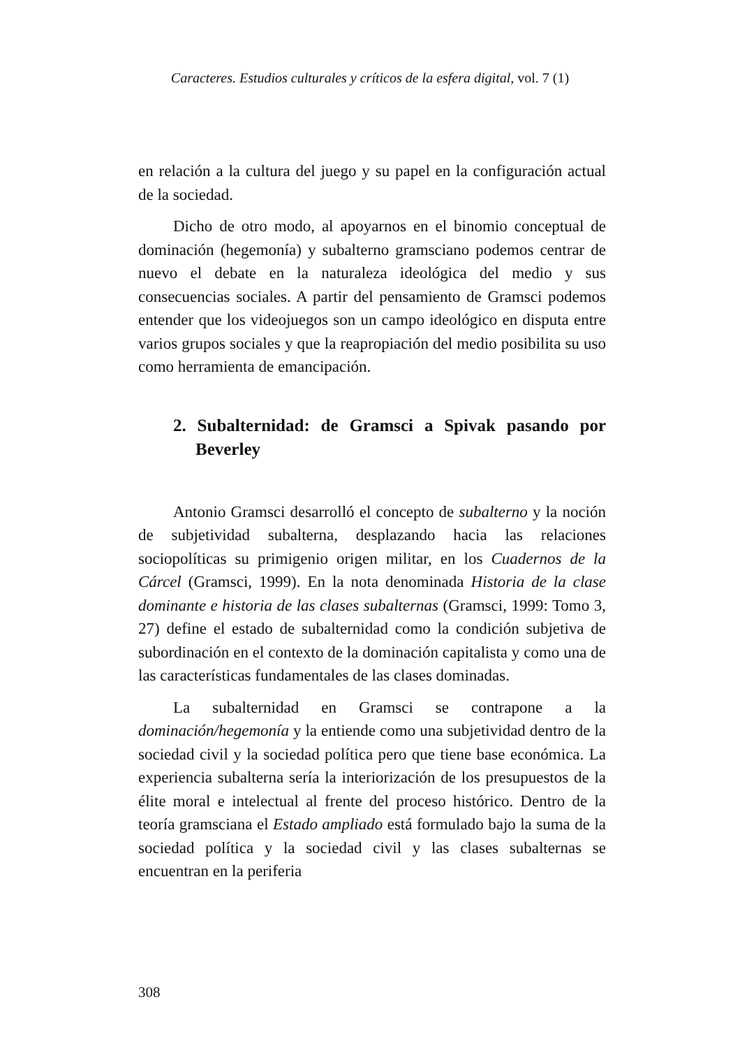Caracteres. Estudios culturales y críticos de la esfera digital, vol. 7 (1)
en relación a la cultura del juego y su papel en la configuración actual de la sociedad.
Dicho de otro modo, al apoyarnos en el binomio conceptual de dominación (hegemonía) y subalterno gramsciano podemos centrar de nuevo el debate en la naturaleza ideológica del medio y sus consecuencias sociales. A partir del pensamiento de Gramsci podemos entender que los videojuegos son un campo ideológico en disputa entre varios grupos sociales y que la reapropiación del medio posibilita su uso como herramienta de emancipación.
2. Subalternidad: de Gramsci a Spivak pasando por Beverley
Antonio Gramsci desarrolló el concepto de subalterno y la noción de subjetividad subalterna, desplazando hacia las relaciones sociopolíticas su primigenio origen militar, en los Cuadernos de la Cárcel (Gramsci, 1999). En la nota denominada Historia de la clase dominante e historia de las clases subalternas (Gramsci, 1999: Tomo 3, 27) define el estado de subalternidad como la condición subjetiva de subordinación en el contexto de la dominación capitalista y como una de las características fundamentales de las clases dominadas.
La subalternidad en Gramsci se contrapone a la dominación/hegemonía y la entiende como una subjetividad dentro de la sociedad civil y la sociedad política pero que tiene base económica. La experiencia subalterna sería la interiorización de los presupuestos de la élite moral e intelectual al frente del proceso histórico. Dentro de la teoría gramsciana el Estado ampliado está formulado bajo la suma de la sociedad política y la sociedad civil y las clases subalternas se encuentran en la periferia
308